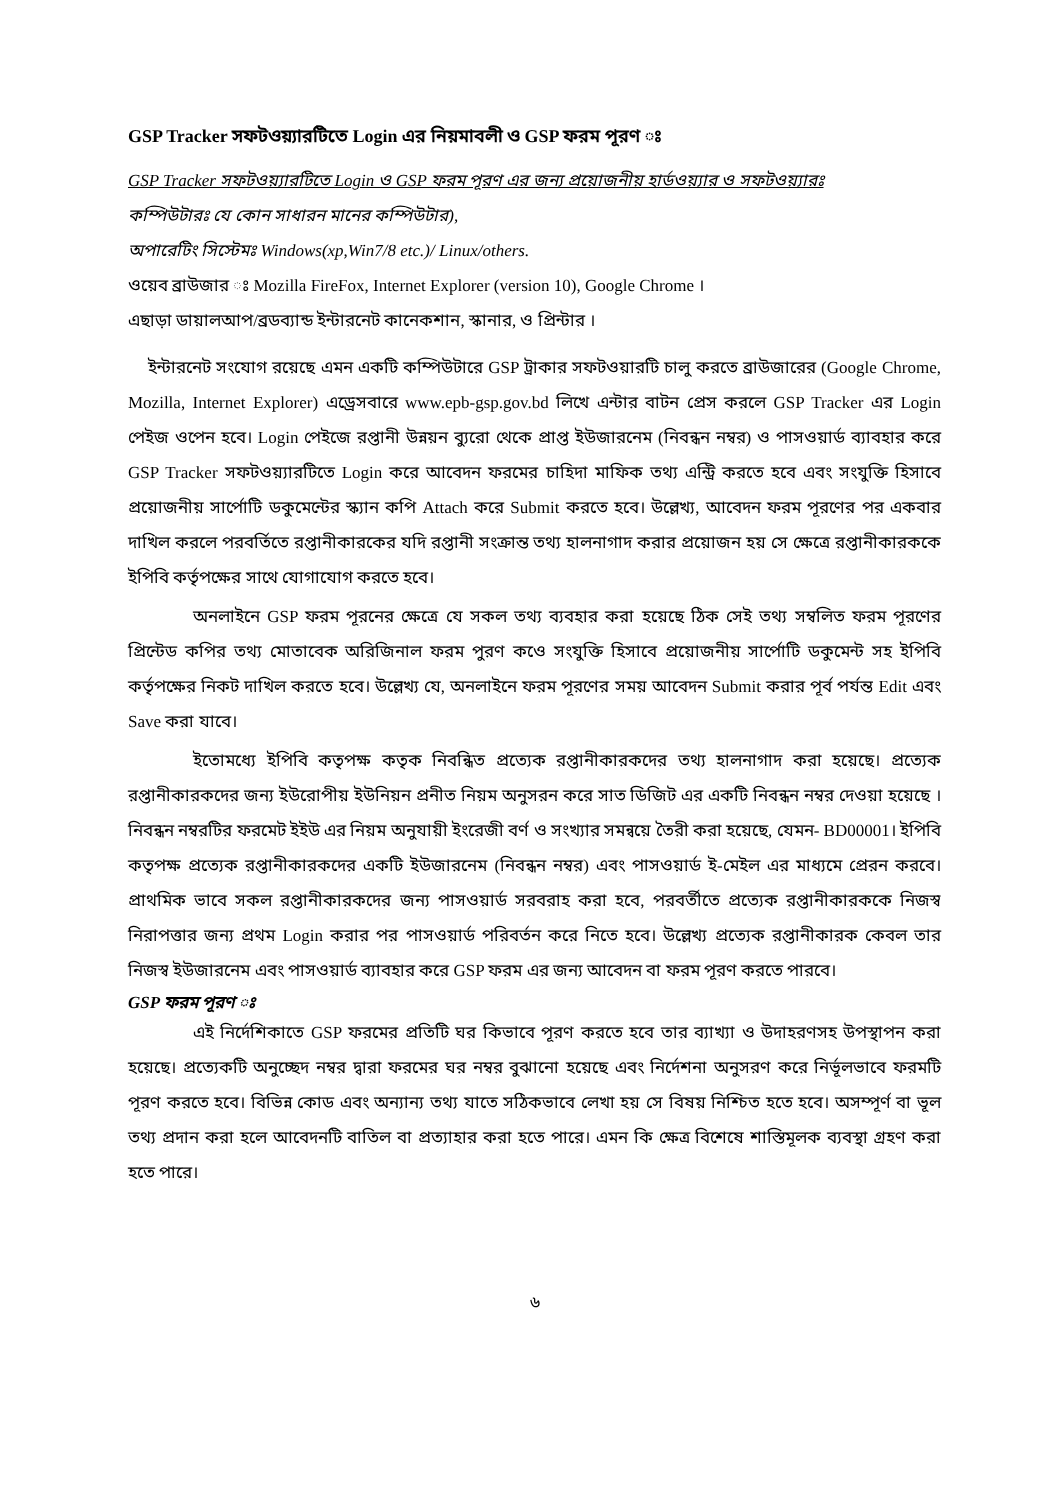GSP Tracker সফটওয়্যারটিতে Login এর নিয়মাবলী ও GSP ফরম পূরণ ঃ
GSP Tracker সফটওয়্যারটিতে Login ও GSP ফরম পূরণ এর জন্য প্রয়োজনীয় হার্ডওয়্যার ও সফটওয়্যারঃ
কম্পিউটারঃ যে কোন সাধারন মানের কম্পিউটার),
অপারেটিং সিস্টেমঃ Windows(xp,Win7/8 etc.)/ Linux/others.
ওয়েব ব্রাউজার ঃ Mozilla FireFox, Internet Explorer (version 10), Google Chrome ।
এছাড়া ডায়ালআপ/ব্রডব্যান্ড ইন্টারনেট কানেকশান, স্কানার, ও প্রিন্টার ।
ইন্টারনেট সংযোগ রয়েছে এমন একটি কম্পিউটারে GSP ট্রাকার সফটওয়ারটি চালু করতে ব্রাউজারের (Google Chrome, Mozilla, Internet Explorer) এড্রেসবারে www.epb-gsp.gov.bd লিখে এন্টার বাটন প্রেস করলে GSP Tracker এর Login পেইজ ওপেন হবে। Login পেইজে রপ্তানী উন্নয়ন ব্যুরো থেকে প্রাপ্ত ইউজারনেম (নিবন্ধন নম্বর) ও পাসওয়ার্ড ব্যাবহার করে GSP Tracker সফটওয়্যারটিতে Login করে আবেদন ফরমের চাহিদা মাফিক তথ্য এন্ট্রি করতে হবে এবং সংযুক্তি হিসাবে প্রয়োজনীয় সার্পোটি ডকুমেন্টের স্ক্যান কপি Attach করে Submit করতে হবে। উল্লেখ্য, আবেদন ফরম পূরণের পর একবার দাখিল করলে পরবর্তিতে রপ্তানীকারকের যদি রপ্তানী সংক্রান্ত তথ্য হালনাগাদ করার প্রয়োজন হয় সে ক্ষেত্রে রপ্তানীকারককে ইপিবি কর্তৃপক্ষের সাথে যোগাযোগ করতে হবে।
অনলাইনে GSP ফরম পূরনের ক্ষেত্রে যে সকল তথ্য ব্যবহার করা হয়েছে ঠিক সেই তথ্য সম্বলিত ফরম পূরণের প্রিন্টেড কপির তথ্য মোতাবেক অরিজিনাল ফরম পুরণ কওে সংযুক্তি হিসাবে প্রয়োজনীয় সার্পোটি ডকুমেন্ট সহ ইপিবি কর্তৃপক্ষের নিকট দাখিল করতে হবে। উল্লেখ্য যে, অনলাইনে ফরম পূরণের সময় আবেদন Submit করার পূর্ব পর্যন্ত Edit এবং Save করা যাবে।
ইতোমধ্যে ইপিবি কতৃপক্ষ কতৃক নিবন্ধিত প্রত্যেক রপ্তানীকারকদের তথ্য হালনাগাদ করা হয়েছে। প্রত্যেক রপ্তানীকারকদের জন্য ইউরোপীয় ইউনিয়ন প্রনীত নিয়ম অনুসরন করে সাত ডিজিট এর একটি নিবন্ধন নম্বর দেওয়া হয়েছে । নিবন্ধন নম্বরটির ফরমেট ইইউ এর নিয়ম অনুযায়ী ইংরেজী বর্ণ ও সংখ্যার সমন্বয়ে তৈরী করা হয়েছে, যেমন- BD00001। ইপিবি কতৃপক্ষ প্রত্যেক রপ্তানীকারকদের একটি ইউজারনেম (নিবন্ধন নম্বর) এবং পাসওয়ার্ড ই-মেইল এর মাধ্যমে প্রেরন করবে। প্রাথমিক ভাবে সকল রপ্তানীকারকদের জন্য পাসওয়ার্ড সরবরাহ করা হবে, পরবর্তীতে প্রত্যেক রপ্তানীকারককে নিজস্ব নিরাপত্তার জন্য প্রথম Login করার পর পাসওয়ার্ড পরিবর্তন করে নিতে হবে। উল্লেখ্য প্রত্যেক রপ্তানীকারক কেবল তার নিজস্ব ইউজারনেম এবং পাসওয়ার্ড ব্যাবহার করে GSP ফরম এর জন্য আবেদন বা ফরম পূরণ করতে পারবে।
GSP ফরম পূরণ ঃ
এই নির্দেশিকাতে GSP ফরমের প্রতিটি ঘর কিভাবে পূরণ করতে হবে তার ব্যাখ্যা ও উদাহরণসহ উপস্থাপন করা হয়েছে। প্রত্যেকটি অনুচ্ছেদ নম্বর দ্বারা ফরমের ঘর নম্বর বুঝানো হয়েছে এবং নির্দেশনা অনুসরণ করে নির্ভূলভাবে ফরমটি পূরণ করতে হবে। বিভিন্ন কোড এবং অন্যান্য তথ্য যাতে সঠিকভাবে লেখা হয় সে বিষয় নিশ্চিত হতে হবে। অসম্পূর্ণ বা ভূল তথ্য প্রদান করা হলে আবেদনটি বাতিল বা প্রত্যাহার করা হতে পারে। এমন কি ক্ষেত্র বিশেষে শাস্তিমূলক ব্যবস্থা গ্রহণ করা হতে পারে।
৬